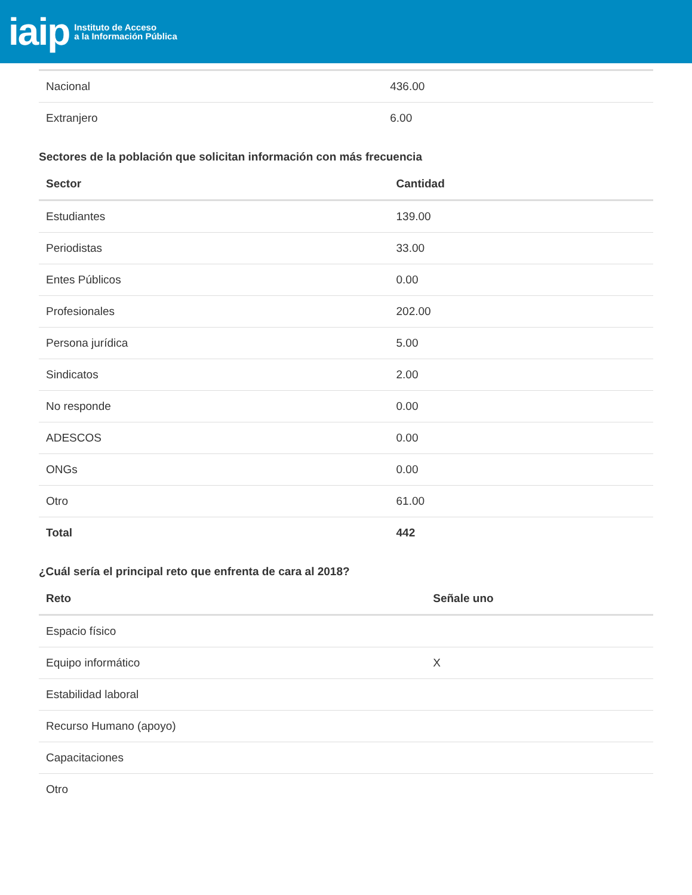iaip Instituto de Acceso
a la Información Pública
| Nacional | 436.00 |
| Extranjero | 6.00 |
Sectores de la población que solicitan información con más frecuencia
| Sector | Cantidad |
| --- | --- |
| Estudiantes | 139.00 |
| Periodistas | 33.00 |
| Entes Públicos | 0.00 |
| Profesionales | 202.00 |
| Persona jurídica | 5.00 |
| Sindicatos | 2.00 |
| No responde | 0.00 |
| ADESCOS | 0.00 |
| ONGs | 0.00 |
| Otro | 61.00 |
| Total | 442 |
¿Cuál sería el principal reto que enfrenta de cara al 2018?
| Reto | Señale uno |
| --- | --- |
| Espacio físico | |
| Equipo informático | X |
| Estabilidad laboral | |
| Recurso Humano (apoyo) | |
| Capacitaciones | |
| Otro | |